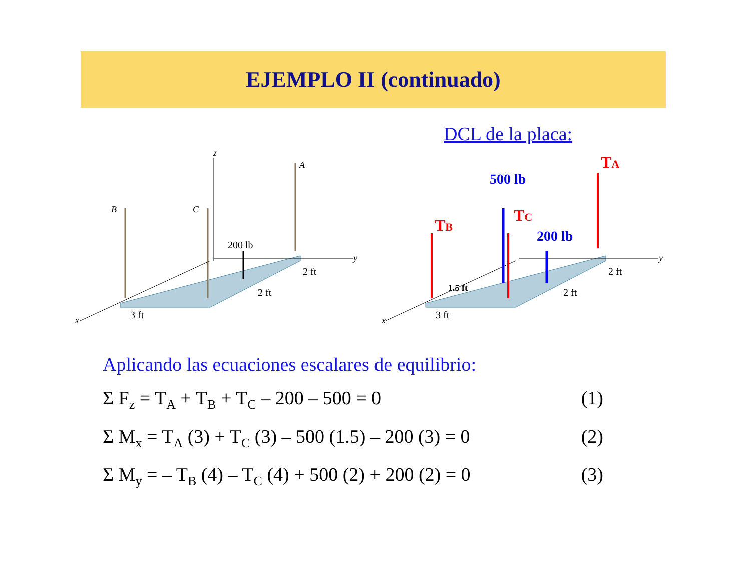EJEMPLO II (continuado)
DCL de la placa:
z
x
y
A
B
C
200 lb
2 ft
2 ft
3 ft
x
y
TB
TC
TA
500 lb
200 lb
1.5 ft
2 ft
2 ft
3 ft
Aplicando las ecuaciones escalares de equilibrio:
Σ F<sub>z</sub> = T<sub>A</sub> + T<sub>B</sub> + T<sub>C</sub> – 200 – 500 = 0 (1)
Σ M<sub>x</sub> = T<sub>A</sub> (3) + T<sub>C</sub> (3) – 500 (1.5) – 200 (3) = 0 (2)
Σ M<sub>y</sub> = – T<sub>B</sub> (4) – T<sub>C</sub> (4) + 500 (2) + 200 (2) = 0 (3)